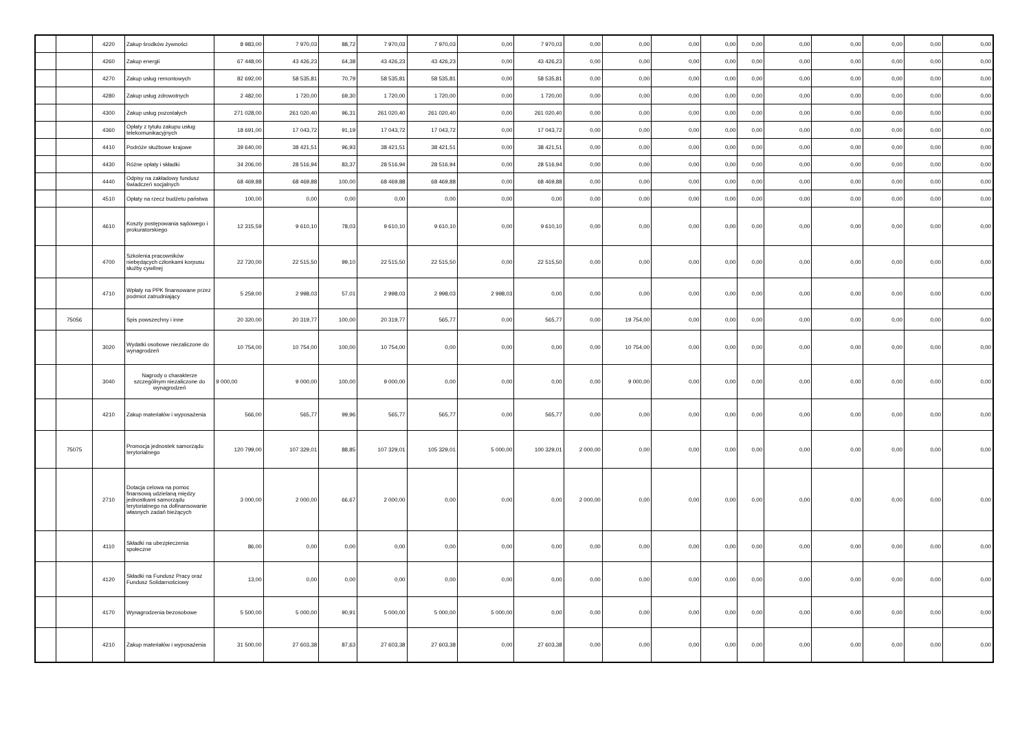| | | 4220 | Zakup środków żywności | 8 983,00 | 7 970,03 | 88,72 | 7 970,03 | 7 970,03 | 0,00 | 7 970,03 | 0,00 | 0,00 | 0,00 | 0,00 | 0,00 | 0,00 | 0,00 | 0,00 | 0,00 | 0,00 |
| | | 4260 | Zakup energii | 67 448,00 | 43 426,23 | 64,38 | 43 426,23 | 43 426,23 | 0,00 | 43 426,23 | 0,00 | 0,00 | 0,00 | 0,00 | 0,00 | 0,00 | 0,00 | 0,00 | 0,00 | 0,00 |
| | | 4270 | Zakup usług remontowych | 82 692,00 | 58 535,81 | 70,79 | 58 535,81 | 58 535,81 | 0,00 | 58 535,81 | 0,00 | 0,00 | 0,00 | 0,00 | 0,00 | 0,00 | 0,00 | 0,00 | 0,00 | 0,00 |
| | | 4280 | Zakup usług zdrowotnych | 2 482,00 | 1 720,00 | 69,30 | 1 720,00 | 1 720,00 | 0,00 | 1 720,00 | 0,00 | 0,00 | 0,00 | 0,00 | 0,00 | 0,00 | 0,00 | 0,00 | 0,00 | 0,00 |
| | | 4300 | Zakup usług pozostałych | 271 028,00 | 261 020,40 | 96,31 | 261 020,40 | 261 020,40 | 0,00 | 261 020,40 | 0,00 | 0,00 | 0,00 | 0,00 | 0,00 | 0,00 | 0,00 | 0,00 | 0,00 | 0,00 |
| | | 4360 | Opłaty z tytułu zakupu usług telekomunikacyjnych | 18 691,00 | 17 043,72 | 91,19 | 17 043,72 | 17 043,72 | 0,00 | 17 043,72 | 0,00 | 0,00 | 0,00 | 0,00 | 0,00 | 0,00 | 0,00 | 0,00 | 0,00 | 0,00 |
| | | 4410 | Podróże służbowe krajowe | 39 640,00 | 38 421,51 | 96,93 | 38 421,51 | 38 421,51 | 0,00 | 38 421,51 | 0,00 | 0,00 | 0,00 | 0,00 | 0,00 | 0,00 | 0,00 | 0,00 | 0,00 | 0,00 |
| | | 4430 | Różne opłaty i składki | 34 206,00 | 28 516,94 | 83,37 | 28 516,94 | 28 516,94 | 0,00 | 28 516,94 | 0,00 | 0,00 | 0,00 | 0,00 | 0,00 | 0,00 | 0,00 | 0,00 | 0,00 | 0,00 |
| | | 4440 | Odpisy na zakładowy fundusz świadczeń socjalnych | 68 469,88 | 68 469,88 | 100,00 | 68 469,88 | 68 469,88 | 0,00 | 68 469,88 | 0,00 | 0,00 | 0,00 | 0,00 | 0,00 | 0,00 | 0,00 | 0,00 | 0,00 | 0,00 |
| | | 4510 | Opłaty na rzecz budżetu państwa | 100,00 | 0,00 | 0,00 | 0,00 | 0,00 | 0,00 | 0,00 | 0,00 | 0,00 | 0,00 | 0,00 | 0,00 | 0,00 | 0,00 | 0,00 | 0,00 | 0,00 |
| | | 4610 | Koszty postępowania sądowego i prokuratorskiego | 12 315,59 | 9 610,10 | 78,03 | 9 610,10 | 9 610,10 | 0,00 | 9 610,10 | 0,00 | 0,00 | 0,00 | 0,00 | 0,00 | 0,00 | 0,00 | 0,00 | 0,00 | 0,00 |
| | | 4700 | Szkolenia pracowników niebędących członkami korpusu służby cywilnej | 22 720,00 | 22 515,50 | 99,10 | 22 515,50 | 22 515,50 | 0,00 | 22 515,50 | 0,00 | 0,00 | 0,00 | 0,00 | 0,00 | 0,00 | 0,00 | 0,00 | 0,00 | 0,00 |
| | | 4710 | Wpłaty na PPK finansowane przez podmiot zatrudniający | 5 259,00 | 2 998,03 | 57,01 | 2 998,03 | 2 998,03 | 2 998,03 | 0,00 | 0,00 | 0,00 | 0,00 | 0,00 | 0,00 | 0,00 | 0,00 | 0,00 | 0,00 | 0,00 |
| | 75056 | | Spis powszechny i inne | 20 320,00 | 20 319,77 | 100,00 | 20 319,77 | 565,77 | 0,00 | 565,77 | 0,00 | 19 754,00 | 0,00 | 0,00 | 0,00 | 0,00 | 0,00 | 0,00 | 0,00 | 0,00 |
| | | 3020 | Wydatki osobowe niezaliczone do wynagrodzeń | 10 754,00 | 10 754,00 | 100,00 | 10 754,00 | 0,00 | 0,00 | 0,00 | 0,00 | 10 754,00 | 0,00 | 0,00 | 0,00 | 0,00 | 0,00 | 0,00 | 0,00 | 0,00 |
| | | 3040 | Nagrody o charakterze szczególnym niezaliczone do wynagrodzeń | 9 000,00 | 9 000,00 | 100,00 | 9 000,00 | 0,00 | 0,00 | 0,00 | 0,00 | 9 000,00 | 0,00 | 0,00 | 0,00 | 0,00 | 0,00 | 0,00 | 0,00 | 0,00 |
| | | 4210 | Zakup materiałów i wyposażenia | 566,00 | 565,77 | 99,96 | 565,77 | 565,77 | 0,00 | 565,77 | 0,00 | 0,00 | 0,00 | 0,00 | 0,00 | 0,00 | 0,00 | 0,00 | 0,00 | 0,00 |
| | 75075 | | Promocja jednostek samorządu terytorialnego | 120 799,00 | 107 329,01 | 88,85 | 107 329,01 | 105 329,01 | 5 000,00 | 100 329,01 | 2 000,00 | 0,00 | 0,00 | 0,00 | 0,00 | 0,00 | 0,00 | 0,00 | 0,00 | 0,00 |
| | | 2710 | Dotacja celowa na pomoc finansową udzielaną między jednostkami samorządu terytorialnego na dofinansowanie własnych zadań bieżących | 3 000,00 | 2 000,00 | 66,67 | 2 000,00 | 0,00 | 0,00 | 0,00 | 2 000,00 | 0,00 | 0,00 | 0,00 | 0,00 | 0,00 | 0,00 | 0,00 | 0,00 | 0,00 |
| | | 4110 | Składki na ubezpieczenia społeczne | 86,00 | 0,00 | 0,00 | 0,00 | 0,00 | 0,00 | 0,00 | 0,00 | 0,00 | 0,00 | 0,00 | 0,00 | 0,00 | 0,00 | 0,00 | 0,00 | 0,00 |
| | | 4120 | Składki na Fundusz Pracy oraz Fundusz Solidarnościowy | 13,00 | 0,00 | 0,00 | 0,00 | 0,00 | 0,00 | 0,00 | 0,00 | 0,00 | 0,00 | 0,00 | 0,00 | 0,00 | 0,00 | 0,00 | 0,00 | 0,00 |
| | | 4170 | Wynagrodzenia bezosobowe | 5 500,00 | 5 000,00 | 90,91 | 5 000,00 | 5 000,00 | 5 000,00 | 0,00 | 0,00 | 0,00 | 0,00 | 0,00 | 0,00 | 0,00 | 0,00 | 0,00 | 0,00 | 0,00 |
| | | 4210 | Zakup materiałów i wyposażenia | 31 500,00 | 27 603,38 | 87,63 | 27 603,38 | 27 603,38 | 0,00 | 27 603,38 | 0,00 | 0,00 | 0,00 | 0,00 | 0,00 | 0,00 | 0,00 | 0,00 | 0,00 | 0,00 |